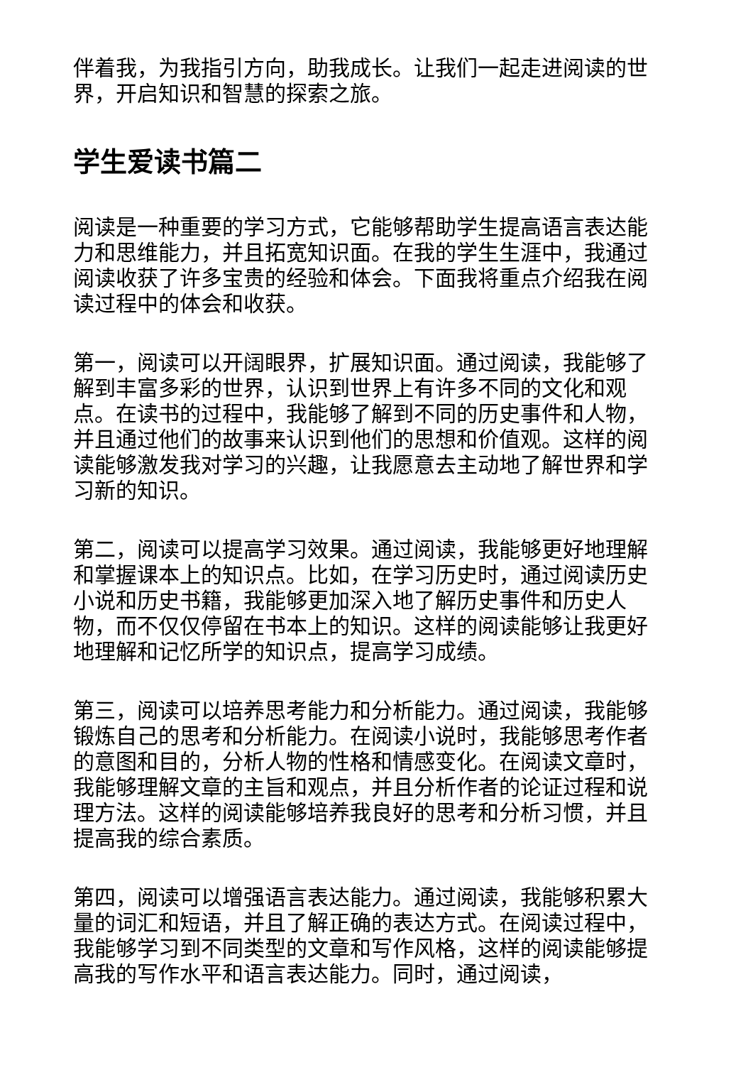伴着我，为我指引方向，助我成长。让我们一起走进阅读的世界，开启知识和智慧的探索之旅。
学生爱读书篇二
阅读是一种重要的学习方式，它能够帮助学生提高语言表达能力和思维能力，并且拓宽知识面。在我的学生生涯中，我通过阅读收获了许多宝贵的经验和体会。下面我将重点介绍我在阅读过程中的体会和收获。
第一，阅读可以开阔眼界，扩展知识面。通过阅读，我能够了解到丰富多彩的世界，认识到世界上有许多不同的文化和观点。在读书的过程中，我能够了解到不同的历史事件和人物，并且通过他们的故事来认识到他们的思想和价值观。这样的阅读能够激发我对学习的兴趣，让我愿意去主动地了解世界和学习新的知识。
第二，阅读可以提高学习效果。通过阅读，我能够更好地理解和掌握课本上的知识点。比如，在学习历史时，通过阅读历史小说和历史书籍，我能够更加深入地了解历史事件和历史人物，而不仅仅停留在书本上的知识。这样的阅读能够让我更好地理解和记忆所学的知识点，提高学习成绩。
第三，阅读可以培养思考能力和分析能力。通过阅读，我能够锻炼自己的思考和分析能力。在阅读小说时，我能够思考作者的意图和目的，分析人物的性格和情感变化。在阅读文章时，我能够理解文章的主旨和观点，并且分析作者的论证过程和说理方法。这样的阅读能够培养我良好的思考和分析习惯，并且提高我的综合素质。
第四，阅读可以增强语言表达能力。通过阅读，我能够积累大量的词汇和短语，并且了解正确的表达方式。在阅读过程中，我能够学习到不同类型的文章和写作风格，这样的阅读能够提高我的写作水平和语言表达能力。同时，通过阅读，